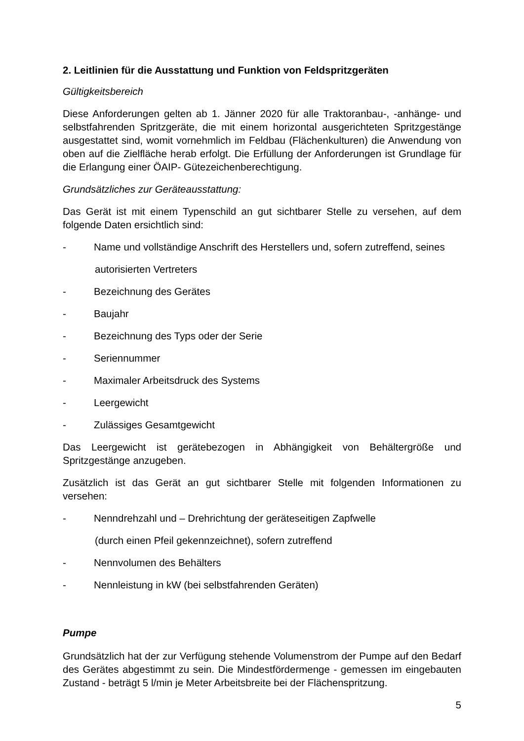2. Leitlinien für die Ausstattung und Funktion von Feldspritzgeräten
Gültigkeitsbereich
Diese Anforderungen gelten ab 1. Jänner 2020 für alle Traktoranbau-, -anhänge- und selbstfahrenden Spritzgeräte, die mit einem horizontal ausgerichteten Spritzgestänge ausgestattet sind, womit vornehmlich im Feldbau (Flächenkulturen) die Anwendung von oben auf die Zielfläche herab erfolgt. Die Erfüllung der Anforderungen ist Grundlage für die Erlangung einer ÖAIP- Gütezeichenberechtigung.
Grundsätzliches zur Geräteausstattung:
Das Gerät ist mit einem Typenschild an gut sichtbarer Stelle zu versehen, auf dem folgende Daten ersichtlich sind:
- Name und vollständige Anschrift des Herstellers und, sofern zutreffend, seines
autorisierten Vertreters
- Bezeichnung des Gerätes
- Baujahr
- Bezeichnung des Typs oder der Serie
- Seriennummer
- Maximaler Arbeitsdruck des Systems
- Leergewicht
- Zulässiges Gesamtgewicht
Das Leergewicht ist gerätebezogen in Abhängigkeit von Behältergröße und Spritzgestänge anzugeben.
Zusätzlich ist das Gerät an gut sichtbarer Stelle mit folgenden Informationen zu versehen:
- Nenndrehzahl und – Drehrichtung der geräteseitigen Zapfwelle
(durch einen Pfeil gekennzeichnet), sofern zutreffend
- Nennvolumen des Behälters
- Nennleistung in kW (bei selbstfahrenden Geräten)
Pumpe
Grundsätzlich hat der zur Verfügung stehende Volumenstrom der Pumpe auf den Bedarf des Gerätes abgestimmt zu sein. Die Mindestfördermenge - gemessen im eingebauten Zustand - beträgt 5 l/min je Meter Arbeitsbreite bei der Flächenspritzung.
5